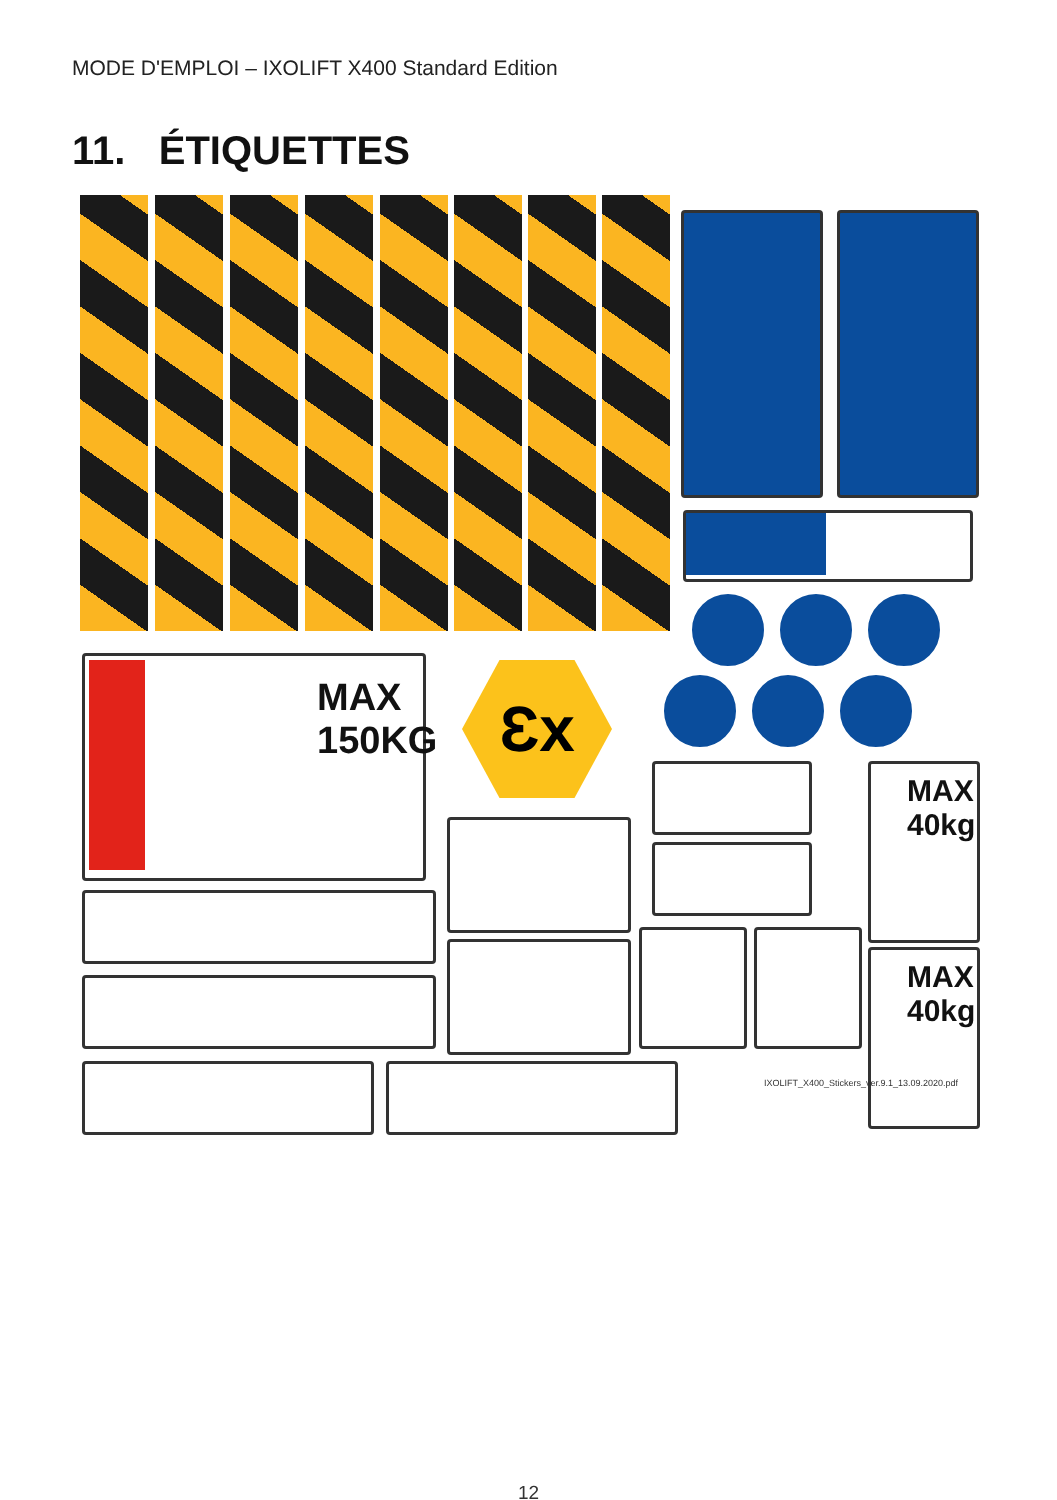MODE D'EMPLOI – IXOLIFT X400 Standard Edition
11. ÉTIQUETTES
MAX
150KG
Ɛx
MAX 40kg
MAX 40kg
IXOLIFT_X400_Stickers_ver.9.1_13.09.2020.pdf
12